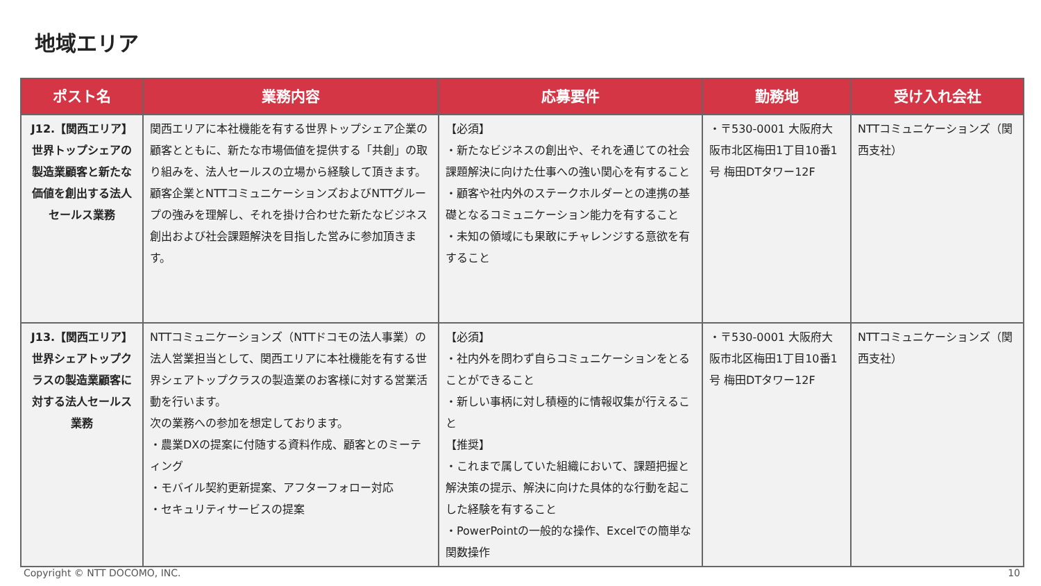地域エリア
| ポスト名 | 業務内容 | 応募要件 | 勤務地 | 受け入れ会社 |
| --- | --- | --- | --- | --- |
| J12.【関西エリア】世界トップシェアの製造業顧客と新たな価値を創出する法人セールス業務 | 関西エリアに本社機能を有する世界トップシェア企業の顧客とともに、新たな市場価値を提供する「共創」の取り組みを、法人セールスの立場から経験して頂きます。顧客企業とNTTコミュニケーションズおよびNTTグループの強みを理解し、それを掛け合わせた新たなビジネス創出および社会課題解決を目指した営みに参加頂きます。 | 【必須】 ・新たなビジネスの創出や、それを通じての社会課題解決に向けた仕事への強い関心を有すること ・顧客や社内外のステークホルダーとの連携の基礎となるコミュニケーション能力を有すること ・未知の領域にも果敢にチャレンジする意欲を有すること | ・〒530-0001 大阪府大阪市北区梅田1丁目10番1号 梅田DTタワー12F | NTTコミュニケーションズ（関西支社） |
| J13.【関西エリア】世界シェアトップクラスの製造業顧客に対する法人セールス業務 | NTTコミュニケーションズ（NTTドコモの法人事業）の法人営業担当として、関西エリアに本社機能を有する世界シェアトップクラスの製造業のお客様に対する営業活動を行います。 次の業務への参加を想定しております。 ・農業DXの提案に付随する資料作成、顧客とのミーティング ・モバイル契約更新提案、アフターフォロー対応 ・セキュリティサービスの提案 | 【必須】 ・社内外を問わず自らコミュニケーションをとることができること ・新しい事柄に対し積極的に情報収集が行えること 【推奨】 ・これまで属していた組織において、課題把握と解決策の提示、解決に向けた具体的な行動を起こした経験を有すること ・PowerPointの一般的な操作、Excelでの簡単な関数操作 | ・〒530-0001 大阪府大阪市北区梅田1丁目10番1号 梅田DTタワー12F | NTTコミュニケーションズ（関西支社） |
Copyright © NTT DOCOMO, INC. 10